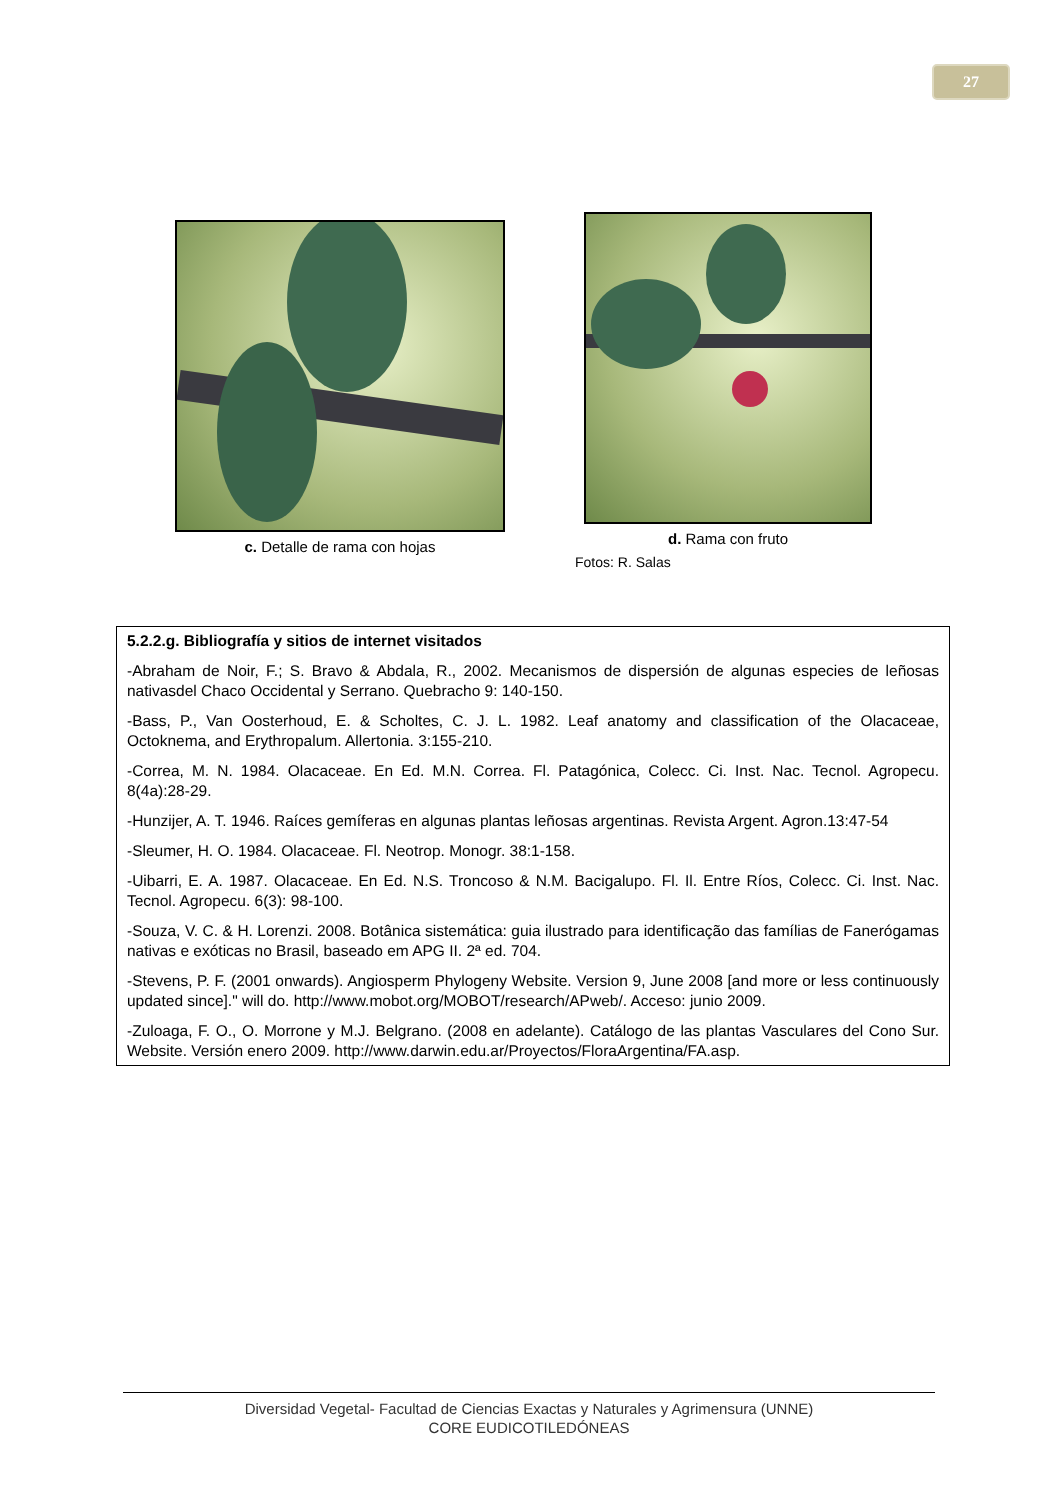27
c. Detalle de rama con hojas d. Rama con fruto
Fotos: R. Salas
5.2.2.g. Bibliografía y sitios de internet visitados
-Abraham de Noir, F.; S. Bravo & Abdala, R., 2002. Mecanismos de dispersión de algunas especies de leñosas nativasdel Chaco Occidental y Serrano. Quebracho 9: 140-150.
-Bass, P., Van Oosterhoud, E. & Scholtes, C. J. L. 1982. Leaf anatomy and classification of the Olacaceae, Octoknema, and Erythropalum. Allertonia. 3:155-210.
-Correa, M. N. 1984. Olacaceae. En Ed. M.N. Correa. Fl. Patagónica, Colecc. Ci. Inst. Nac. Tecnol. Agropecu. 8(4a):28-29.
-Hunzijer, A. T. 1946. Raíces gemíferas en algunas plantas leñosas argentinas. Revista Argent. Agron.13:47-54
-Sleumer, H. O. 1984. Olacaceae. Fl. Neotrop. Monogr. 38:1-158.
-Uibarri, E. A. 1987. Olacaceae. En Ed. N.S. Troncoso & N.M. Bacigalupo. Fl. Il. Entre Ríos, Colecc. Ci. Inst. Nac. Tecnol. Agropecu. 6(3): 98-100.
-Souza, V. C. & H. Lorenzi. 2008. Botânica sistemática: guia ilustrado para identificação das famílias de Fanerógamas nativas e exóticas no Brasil, baseado em APG II. 2ª ed. 704.
-Stevens, P. F. (2001 onwards). Angiosperm Phylogeny Website. Version 9, June 2008 [and more or less continuously updated since]." will do. http://www.mobot.org/MOBOT/research/APweb/. Acceso: junio 2009.
-Zuloaga, F. O., O. Morrone y M.J. Belgrano. (2008 en adelante). Catálogo de las plantas Vasculares del Cono Sur. Website. Versión enero 2009. http://www.darwin.edu.ar/Proyectos/FloraArgentina/FA.asp.
Diversidad Vegetal- Facultad de Ciencias Exactas y Naturales y Agrimensura (UNNE)
CORE EUDICOTILEDÓNEAS